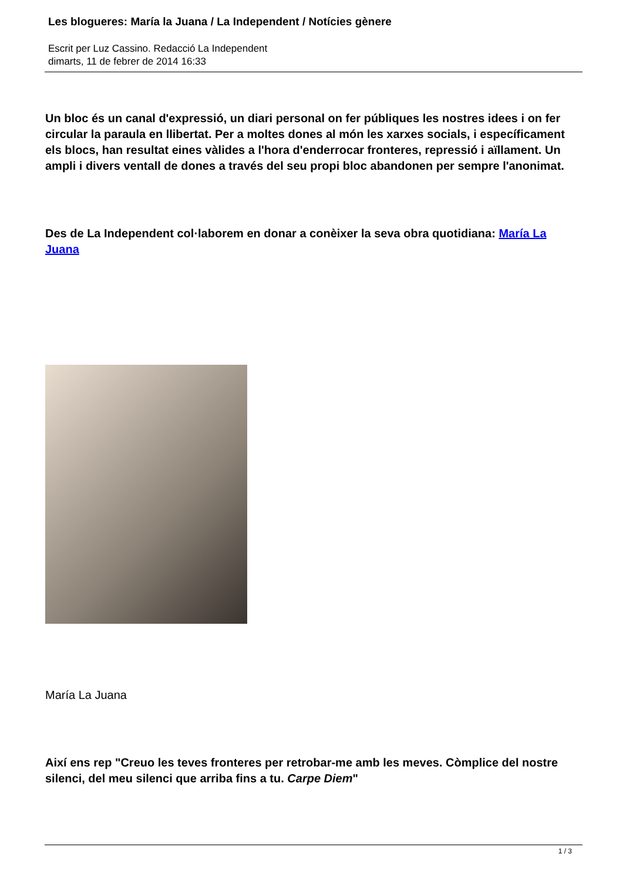Les blogueres: María la Juana / La Independent / Notícies gènere
Escrit per Luz Cassino. Redacció La Independent
dimarts, 11 de febrer de 2014 16:33
Un bloc és un canal d'expressió, un diari personal on fer públiques les nostres idees i on fer circular la paraula en llibertat. Per a moltes dones al món les xarxes socials, i específicament els blocs, han resultat eines vàlides a l'hora d'enderrocar fronteres, repressió i aïllament. Un ampli i divers ventall de dones a través del seu propi bloc abandonen per sempre l'anonimat.
Des de La Independent col·laborem en donar a conèixer la seva obra quotidiana: María La Juana
María La Juana
Així ens rep "Creuo les teves fronteres per retrobar-me amb les meves. Còmplice del nostre silenci, del meu silenci que arriba fins a tu. Carpe Diem"
1 / 3